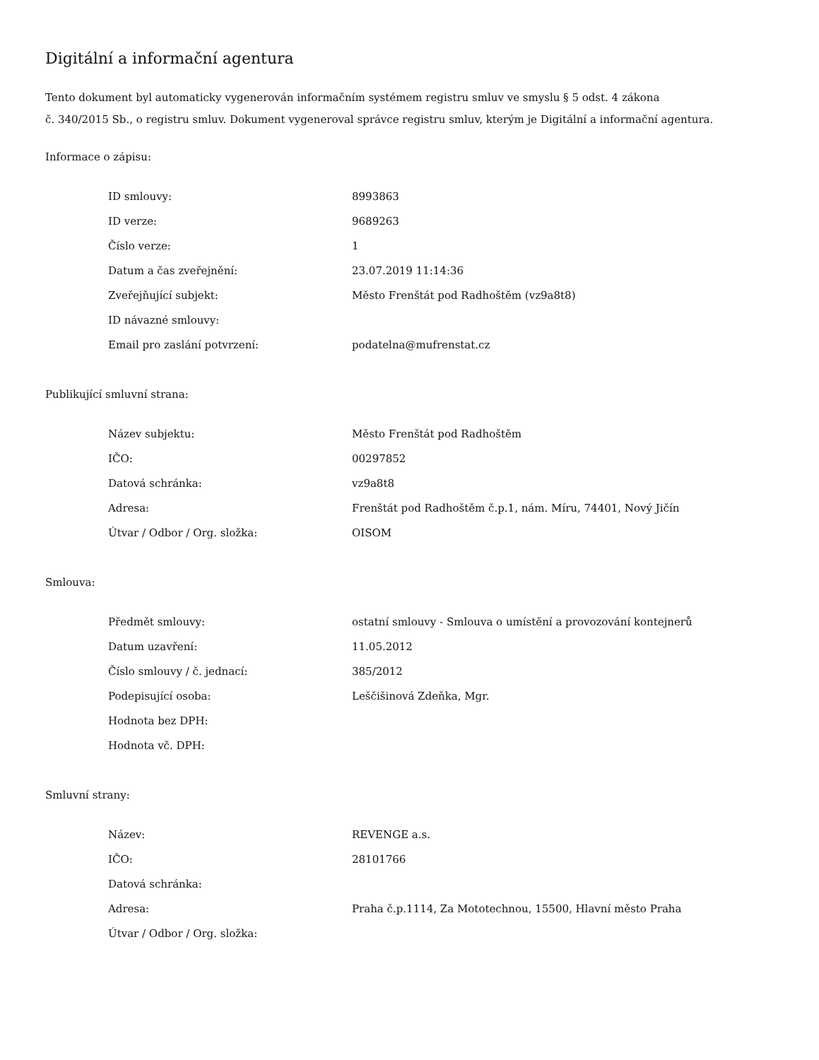Digitální a informační agentura
Tento dokument byl automaticky vygenerován informačním systémem registru smluv ve smyslu § 5 odst. 4 zákona
č. 340/2015 Sb., o registru smluv. Dokument vygeneroval správce registru smluv, kterým je Digitální a informační agentura.
Informace o zápisu:
| ID smlouvy: | 8993863 |
| ID verze: | 9689263 |
| Číslo verze: | 1 |
| Datum a čas zveřejnění: | 23.07.2019 11:14:36 |
| Zveřejňující subjekt: | Město Frenštát pod Radhoštěm (vz9a8t8) |
| ID návazné smlouvy: | |
| Email pro zaslání potvrzení: | podatelna@mufrenstat.cz |
Publikující smluvní strana:
| Název subjektu: | Město Frenštát pod Radhoštěm |
| IČO: | 00297852 |
| Datová schránka: | vz9a8t8 |
| Adresa: | Frenštát pod Radhoštěm č.p.1, nám. Míru, 74401, Nový Jičín |
| Útvar / Odbor / Org. složka: | OISOM |
Smlouva:
| Předmět smlouvy: | ostatní smlouvy - Smlouva o umístění a provozování kontejnerů |
| Datum uzavření: | 11.05.2012 |
| Číslo smlouvy / č. jednací: | 385/2012 |
| Podepisující osoba: | Leščišinová Zdeňka, Mgr. |
| Hodnota bez DPH: | |
| Hodnota vč. DPH: | |
Smluvní strany:
| Název: | REVENGE a.s. |
| IČO: | 28101766 |
| Datová schránka: | |
| Adresa: | Praha č.p.1114, Za Mototechnou, 15500, Hlavní město Praha |
| Útvar / Odbor / Org. složka: | |